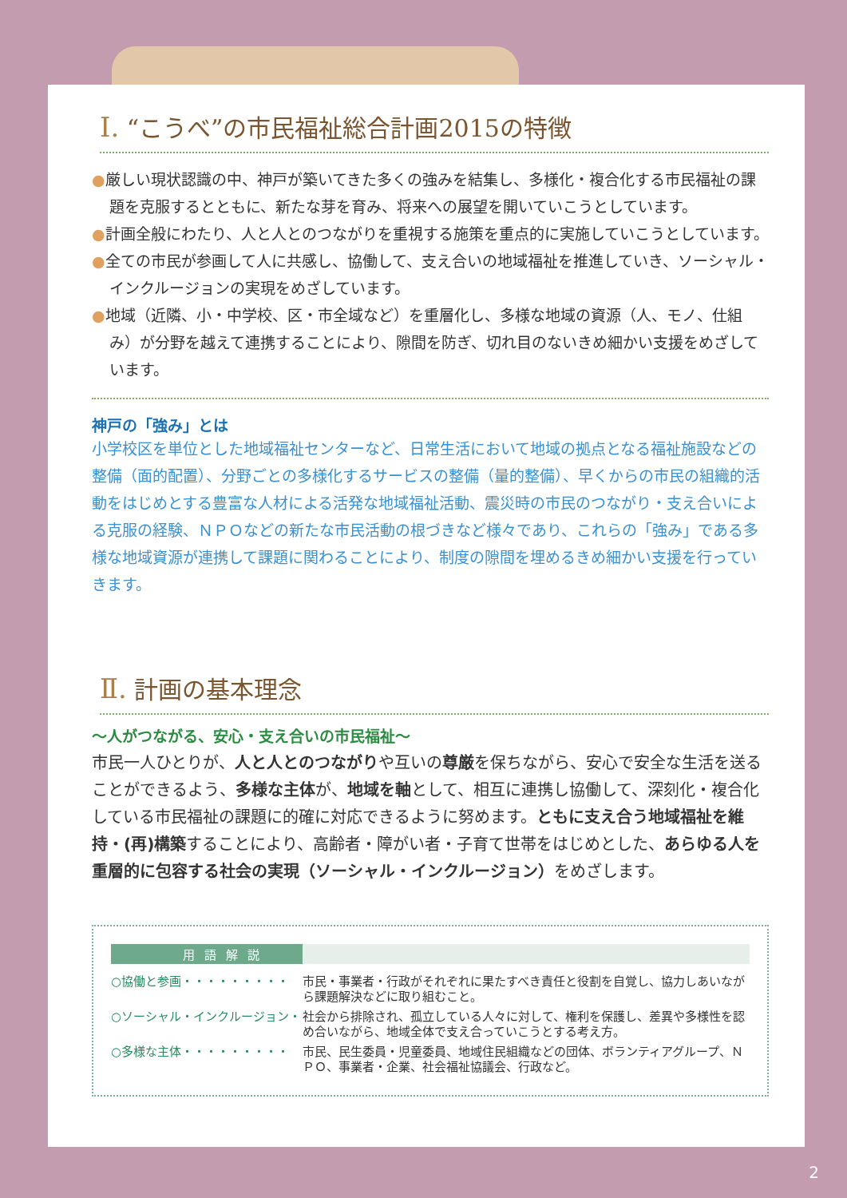Ⅰ. “こうべ”の市民福祉総合計画2015の特徴
●厳しい現状認識の中、神戸が築いてきた多くの強みを結集し、多様化・複合化する市民福祉の課題を克服するとともに、新たな芽を育み、将来への展望を開いていこうとしています。
●計画全般にわたり、人と人とのつながりを重視する施策を重点的に実施していこうとしています。
●全ての市民が参画して人に共感し、協働して、支え合いの地域福祉を推進していき、ソーシャル・インクルージョンの実現をめざしています。
●地域（近隣、小・中学校、区・市全域など）を重層化し、多様な地域の資源（人、モノ、仕組み）が分野を越えて連携することにより、隙間を防ぎ、切れ目のないきめ細かい支援をめざしています。
神戸の「強み」とは
小学校区を単位とした地域福祉センターなど、日常生活において地域の拠点となる福祉施設などの整備（面的配置）、分野ごとの多様化するサービスの整備（量的整備）、早くからの市民の組織的活動をはじめとする豊富な人材による活発な地域福祉活動、震災時の市民のつながり・支え合いによる克服の経験、ＮＰＯなどの新たな市民活動の根づきなど様々であり、これらの「強み」である多様な地域資源が連携して課題に関わることにより、制度の隙間を埋めるきめ細かい支援を行っていきます。
Ⅱ. 計画の基本理念
～人がつながる、安心・支え合いの市民福祉～
市民一人ひとりが、人と人とのつながりや互いの尊厳を保ちながら、安心で安全な生活を送ることができるよう、多様な主体が、地域を軸として、相互に連携し協働して、深刻化・複合化している市民福祉の課題に的確に対応できるように努めます。ともに支え合う地域福祉を維持・(再)構築することにより、高齢者・障がい者・子育て世帯をはじめとした、あらゆる人を重層的に包容する社会の実現（ソーシャル・インクルージョン）をめざします。
用語解説
| ○協働と参画・・・・・・・・・ | 市民・事業者・行政がそれぞれに果たすべき責任と役割を自覚し、協力しあいながら課題解決などに取り組むこと。 |
| ○ソーシャル・インクルージョン・ | 社会から排除され、孤立している人々に対して、権利を保護し、差異や多様性を認め合いながら、地域全体で支え合っていこうとする考え方。 |
| ○多様な主体・・・・・・・・・ | 市民、民生委員・児童委員、地域住民組織などの団体、ボランティアグループ、ＮＰＯ、事業者・企業、社会福祉協議会、行政など。 |
2